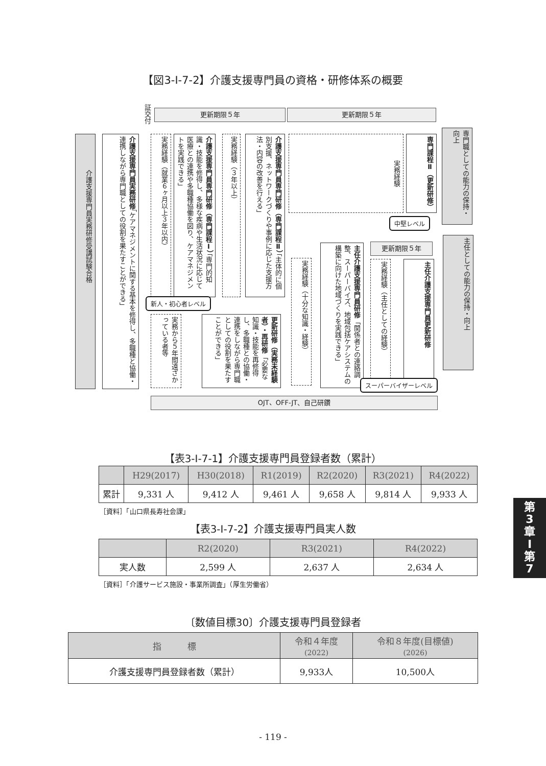【図3-Ⅰ-7-2】介護支援専門員の資格・研修体系の概要
証交付
更新期限５年 更新期限５年
介護支援専門員実務研修受講試験合格
介護支援専門員実務研修「ケアマネジメントに関する基本を修得し、多職種と協働・連携しながら専門職としての役割を果たすことができる」
実務経験（就業６ヶ月以上３年以内）
介護支援専門員専門研修（専門課程Ⅰ）「専門的知識・技能を修得し、多様な疾病や生活状況に応じて医療との連携や多職種協働を図り、ケアマネジメントを実践できる」
実務経験（３年以上）
介護支援専門員専門研修（専門課程Ⅱ）「主体的に個別支援、ネットワークづくりや事例に応じた支援方法・内容の改善を行える」
実務経験
専門課程Ⅱ（更新研修）
専門職としての能力の保持・向上
中堅レベル
新人・初心者レベル
実務から５年間遠ざかっている者等
更新研修（実務未経験者）・再研修「必要な知識・技能を再修得し、多職種との協働・連携をしながら専門職としての役割を果たすことができる」
実務経験（十分な知識・経験）
主任介護支援専門員研修「関係者との連絡調整、スーパーバイズ、地域包括ケアシステムの構築に向けた地域づくりを実践できる」
更新期限５年
実務経験（主任としての経験）
主任介護支援専門員更新研修
主任としての能力の保持・向上
スーパーバイザーレベル
OJT、OFF-JT、自己研鑽
【表3-Ⅰ-7-1】介護支援専門員登録者数（累計）
| | H29(2017) | H30(2018) | R1(2019) | R2(2020) | R3(2021) | R4(2022) |
| --- | --- | --- | --- | --- | --- | --- |
| 累計 | 9,331 人 | 9,412 人 | 9,461 人 | 9,658 人 | 9,814 人 | 9,933 人 |
［資料］「山口県長寿社会課」
【表3-Ⅰ-7-2】介護支援専門員実人数
| | R2(2020) | R3(2021) | R4(2022) |
| --- | --- | --- | --- |
| 実人数 | 2,599 人 | 2,637 人 | 2,634 人 |
［資料］「介護サービス施設・事業所調査」（厚生労働省）
〔数値目標30〕介護支援専門員登録者
| 指 標 | 令和４年度 (2022) | 令和８年度(目標値) (2026) |
| --- | --- | --- |
| 介護支援専門員登録者数（累計） | 9,933人 | 10,500人 |
第
3
章
Ⅰ
第
7
- 119 -